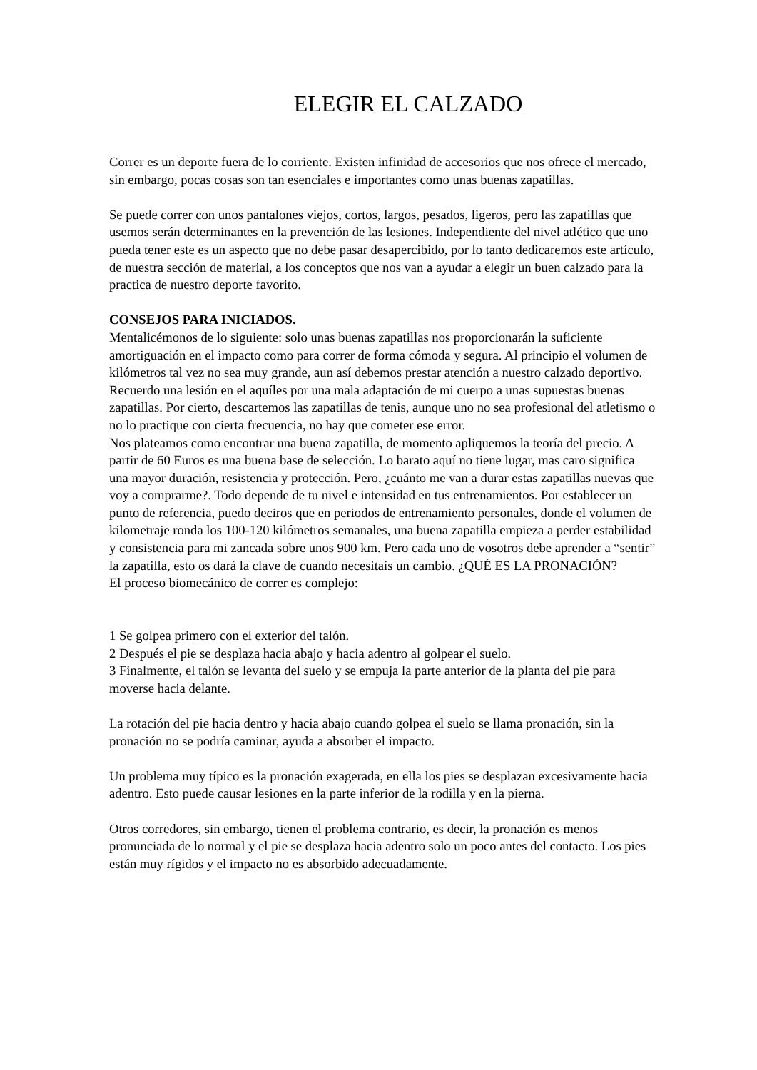ELEGIR EL CALZADO
Correr es un deporte fuera de lo corriente. Existen infinidad de accesorios que nos ofrece el mercado, sin embargo, pocas cosas son tan esenciales e importantes como unas buenas zapatillas.
Se puede correr con unos pantalones viejos, cortos, largos, pesados, ligeros, pero las zapatillas que usemos serán determinantes en la prevención de las lesiones. Independiente del nivel atlético que uno pueda tener este es un aspecto que no debe pasar desapercibido, por lo tanto dedicaremos este artículo, de nuestra sección de material, a los conceptos que nos van a ayudar a elegir un buen calzado para la practica de nuestro deporte favorito.
CONSEJOS PARA INICIADOS.
Mentalicémonos de lo siguiente: solo unas buenas zapatillas nos proporcionarán la suficiente amortiguación en el impacto como para correr de forma cómoda y segura. Al principio el volumen de kilómetros tal vez no sea muy grande, aun así debemos prestar atención a nuestro calzado deportivo. Recuerdo una lesión en el aquíles por una mala adaptación de mi cuerpo a unas supuestas buenas zapatillas. Por cierto, descartemos las zapatillas de tenis, aunque uno no sea profesional del atletismo o no lo practique con cierta frecuencia, no hay que cometer ese error.
Nos plateamos como encontrar una buena zapatilla, de momento apliquemos la teoría del precio. A partir de 60 Euros es una buena base de selección. Lo barato aquí no tiene lugar, mas caro significa una mayor duración, resistencia y protección. Pero, ¿cuánto me van a durar estas zapatillas nuevas que voy a comprarme?. Todo depende de tu nivel e intensidad en tus entrenamientos. Por establecer un punto de referencia, puedo deciros que en periodos de entrenamiento personales, donde el volumen de kilometraje ronda los 100-120 kilómetros semanales, una buena zapatilla empieza a perder estabilidad y consistencia para mi zancada sobre unos 900 km. Pero cada uno de vosotros debe aprender a “sentir” la zapatilla, esto os dará la clave de cuando necesitaís un cambio. ¿QUÉ ES LA PRONACIÓN?
El proceso biomecánico de correr es complejo:
1 Se golpea primero con el exterior del talón.
2 Después el pie se desplaza hacia abajo y hacia adentro al golpear el suelo.
3 Finalmente, el talón se levanta del suelo y se empuja la parte anterior de la planta del pie para moverse hacia delante.
La rotación del pie hacia dentro y hacia abajo cuando golpea el suelo se llama pronación, sin la pronación no se podría caminar, ayuda a absorber el impacto.
Un problema muy típico es la pronación exagerada, en ella los pies se desplazan excesivamente hacia adentro. Esto puede causar lesiones en la parte inferior de la rodilla y en la pierna.
Otros corredores, sin embargo, tienen el problema contrario, es decir, la pronación es menos pronunciada de lo normal y el pie se desplaza hacia adentro solo un poco antes del contacto. Los pies están muy rígidos y el impacto no es absorbido adecuadamente.